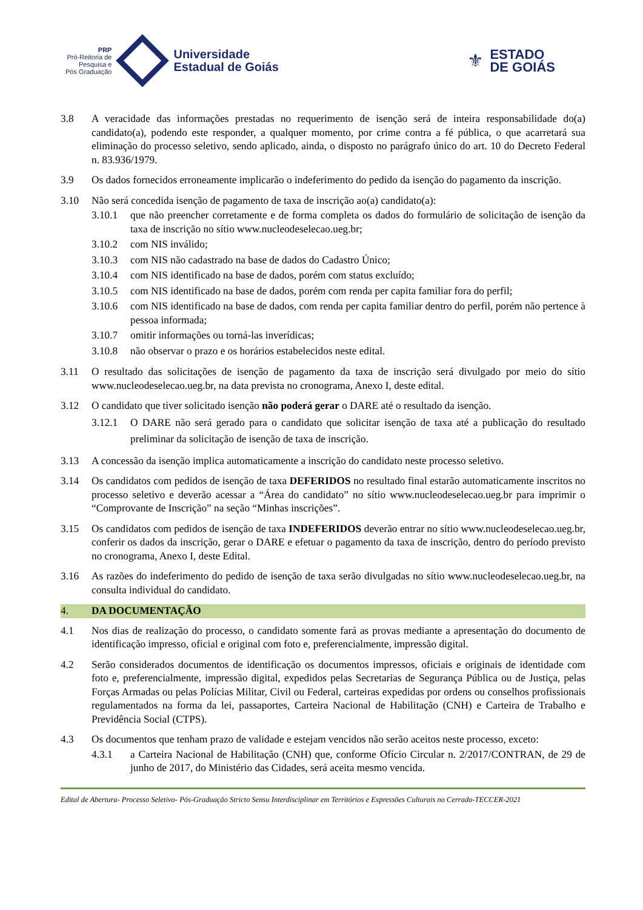PRP
Pró-Reitoria de
Pesquisa e
Pós Graduação
Universidade
Estadual de Goiás
⚜
ESTADO
DE GOIÁS
3.8 A veracidade das informações prestadas no requerimento de isenção será de inteira responsabilidade do(a) candidato(a), podendo este responder, a qualquer momento, por crime contra a fé pública, o que acarretará sua eliminação do processo seletivo, sendo aplicado, ainda, o disposto no parágrafo único do art. 10 do Decreto Federal n. 83.936/1979.
3.9 Os dados fornecidos erroneamente implicarão o indeferimento do pedido da isenção do pagamento da inscrição.
3.10 Não será concedida isenção de pagamento de taxa de inscrição ao(a) candidato(a):
3.10.1 que não preencher corretamente e de forma completa os dados do formulário de solicitação de isenção da taxa de inscrição no sítio www.nucleodeselecao.ueg.br;
3.10.2 com NIS inválido;
3.10.3 com NIS não cadastrado na base de dados do Cadastro Único;
3.10.4 com NIS identificado na base de dados, porém com status excluído;
3.10.5 com NIS identificado na base de dados, porém com renda per capita familiar fora do perfil;
3.10.6 com NIS identificado na base de dados, com renda per capita familiar dentro do perfil, porém não pertence à pessoa informada;
3.10.7 omitir informações ou torná-las inverídicas;
3.10.8 não observar o prazo e os horários estabelecidos neste edital.
3.11 O resultado das solicitações de isenção de pagamento da taxa de inscrição será divulgado por meio do sítio www.nucleodeselecao.ueg.br, na data prevista no cronograma, Anexo I, deste edital.
3.12 O candidato que tiver solicitado isenção não poderá gerar o DARE até o resultado da isenção.
3.12.1 O DARE não será gerado para o candidato que solicitar isenção de taxa até a publicação do resultado preliminar da solicitação de isenção de taxa de inscrição.
3.13 A concessão da isenção implica automaticamente a inscrição do candidato neste processo seletivo.
3.14 Os candidatos com pedidos de isenção de taxa DEFERIDOS no resultado final estarão automaticamente inscritos no processo seletivo e deverão acessar a “Área do candidato” no sítio www.nucleodeselecao.ueg.br para imprimir o “Comprovante de Inscrição” na seção “Minhas inscrições”.
3.15 Os candidatos com pedidos de isenção de taxa INDEFERIDOS deverão entrar no sítio www.nucleodeselecao.ueg.br, conferir os dados da inscrição, gerar o DARE e efetuar o pagamento da taxa de inscrição, dentro do período previsto no cronograma, Anexo I, deste Edital.
3.16 As razões do indeferimento do pedido de isenção de taxa serão divulgadas no sítio www.nucleodeselecao.ueg.br, na consulta individual do candidato.
4. DA DOCUMENTAÇÃO
4.1 Nos dias de realização do processo, o candidato somente fará as provas mediante a apresentação do documento de identificação impresso, oficial e original com foto e, preferencialmente, impressão digital.
4.2 Serão considerados documentos de identificação os documentos impressos, oficiais e originais de identidade com foto e, preferencialmente, impressão digital, expedidos pelas Secretarias de Segurança Pública ou de Justiça, pelas Forças Armadas ou pelas Polícias Militar, Civil ou Federal, carteiras expedidas por ordens ou conselhos profissionais regulamentados na forma da lei, passaportes, Carteira Nacional de Habilitação (CNH) e Carteira de Trabalho e Previdência Social (CTPS).
4.3 Os documentos que tenham prazo de validade e estejam vencidos não serão aceitos neste processo, exceto:
4.3.1 a Carteira Nacional de Habilitação (CNH) que, conforme Ofício Circular n. 2/2017/CONTRAN, de 29 de junho de 2017, do Ministério das Cidades, será aceita mesmo vencida.
Edital de Abertura- Processo Seletivo- Pós-Graduação Stricto Sensu Interdisciplinar em Territórios e Expressões Culturais no Cerrado-TECCER-2021